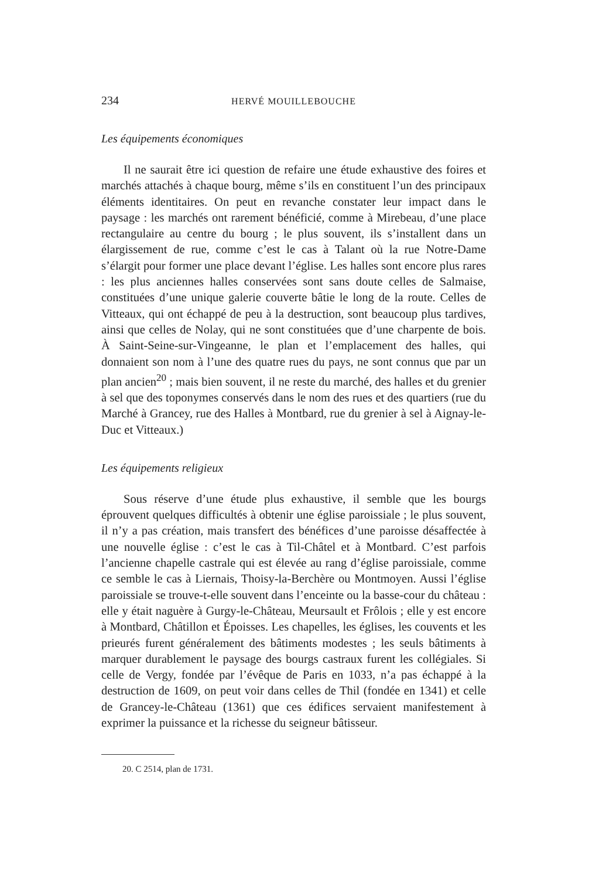234 HERVÉ MOUILLEBOUCHE
Les équipements économiques
Il ne saurait être ici question de refaire une étude exhaustive des foires et marchés attachés à chaque bourg, même s’ils en constituent l’un des principaux éléments identitaires. On peut en revanche constater leur impact dans le paysage : les marchés ont rarement bénéficié, comme à Mirebeau, d’une place rectangulaire au centre du bourg ; le plus souvent, ils s’installent dans un élargissement de rue, comme c’est le cas à Talant où la rue Notre-Dame s’élargit pour former une place devant l’église. Les halles sont encore plus rares : les plus anciennes halles conservées sont sans doute celles de Salmaise, constituées d’une unique galerie couverte bâtie le long de la route. Celles de Vitteaux, qui ont échappé de peu à la destruction, sont beaucoup plus tardives, ainsi que celles de Nolay, qui ne sont constituées que d’une charpente de bois. À Saint-Seine-sur-Vingeanne, le plan et l’emplacement des halles, qui donnaient son nom à l’une des quatre rues du pays, ne sont connus que par un plan ancien<sup>20</sup> ; mais bien souvent, il ne reste du marché, des halles et du grenier à sel que des toponymes conservés dans le nom des rues et des quartiers (rue du Marché à Grancey, rue des Halles à Montbard, rue du grenier à sel à Aignay-le-Duc et Vitteaux.)
Les équipements religieux
Sous réserve d’une étude plus exhaustive, il semble que les bourgs éprouvent quelques difficultés à obtenir une église paroissiale ; le plus souvent, il n’y a pas création, mais transfert des bénéfices d’une paroisse désaffectée à une nouvelle église : c’est le cas à Til-Châtel et à Montbard. C’est parfois l’ancienne chapelle castrale qui est élevée au rang d’église paroissiale, comme ce semble le cas à Liernais, Thoisy-la-Berchère ou Montmoyen. Aussi l’église paroissiale se trouve-t-elle souvent dans l’enceinte ou la basse-cour du château : elle y était naguère à Gurgy-le-Château, Meursault et Frôlois ; elle y est encore à Montbard, Châtillon et Époisses. Les chapelles, les églises, les couvents et les prieurés furent généralement des bâtiments modestes ; les seuls bâtiments à marquer durablement le paysage des bourgs castraux furent les collégiales. Si celle de Vergy, fondée par l’évêque de Paris en 1033, n’a pas échappé à la destruction de 1609, on peut voir dans celles de Thil (fondée en 1341) et celle de Grancey-le-Château (1361) que ces édifices servaient manifestement à exprimer la puissance et la richesse du seigneur bâtisseur.
20. C 2514, plan de 1731.